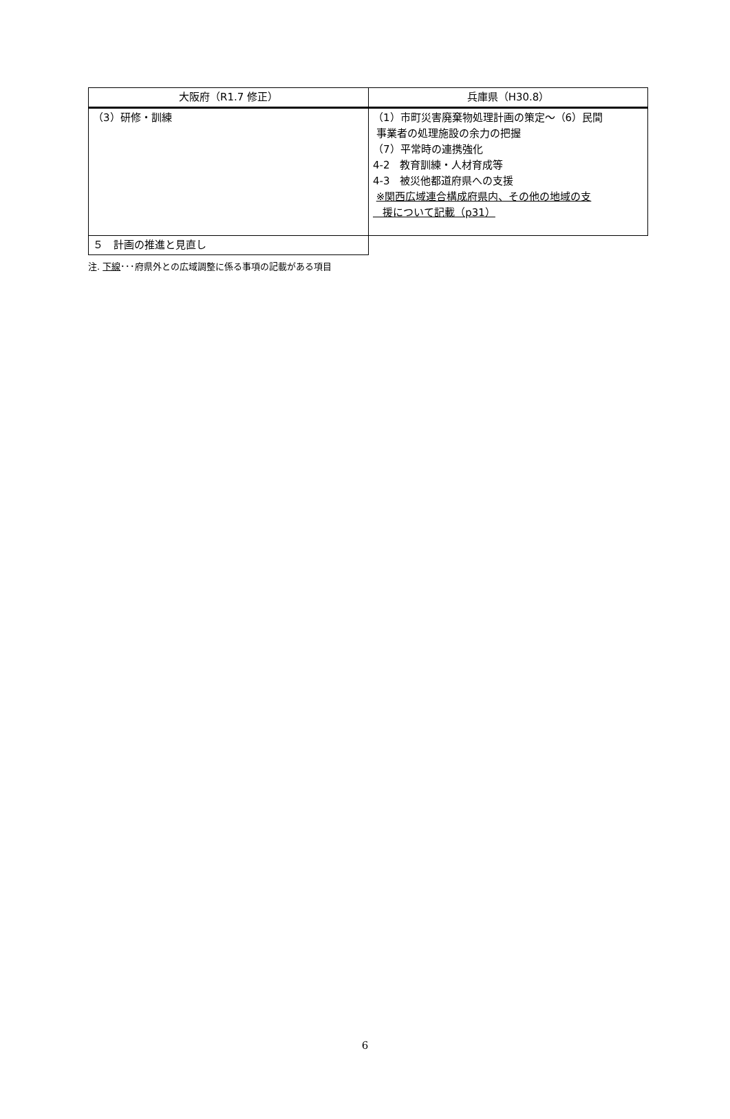| 大阪府（R1.7 修正） | 兵庫県（H30.8） |
| --- | --- |
| （3）研修・訓練 | （1）市町災害廃棄物処理計画の策定～（6）民間 事業者の処理施設の余力の把握 （7）平常時の連携強化 4-2 教育訓練・人材育成等 4-3 被災他都道府県への支援 ※関西広域連合構成府県内、その他の地域の支 援について記載（p31） |
| ５ 計画の推進と見直し | |
注. 下線･･･府県外との広域調整に係る事項の記載がある項目
6